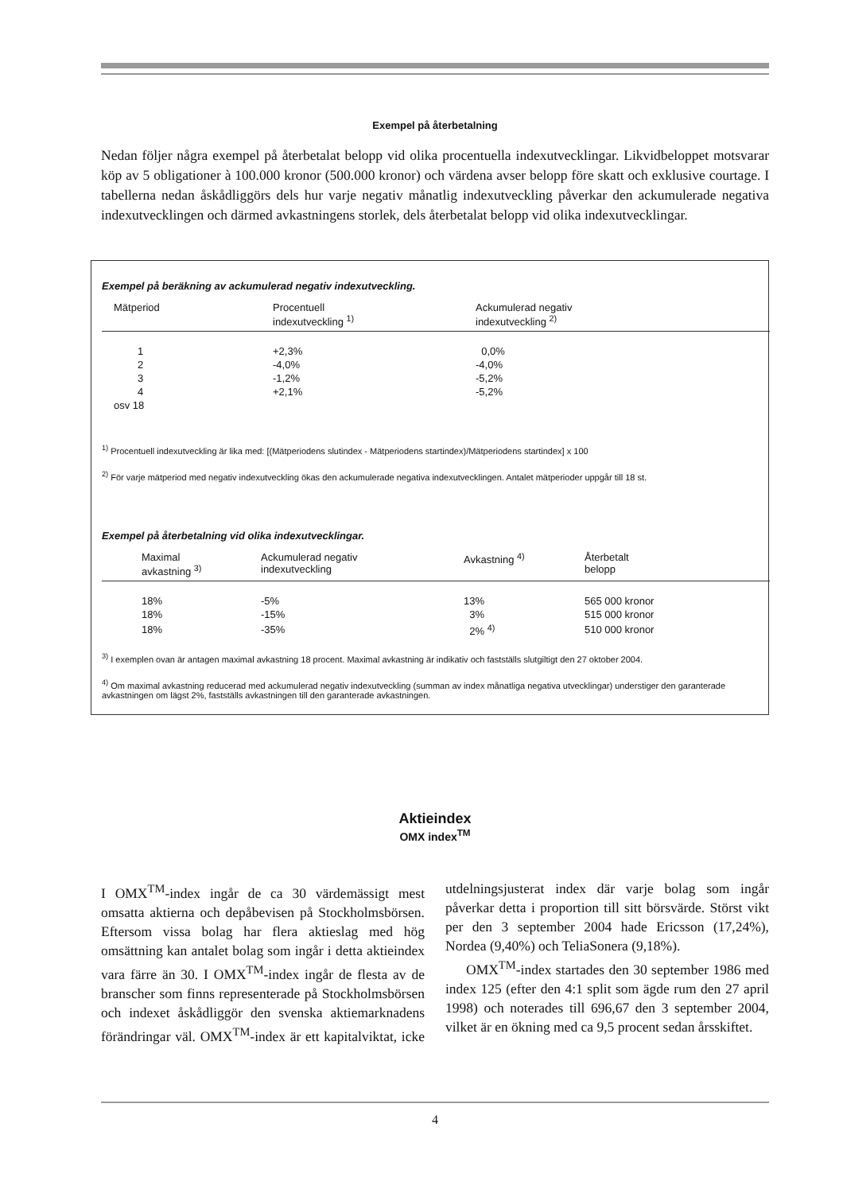Exempel på återbetalning
Nedan följer några exempel på återbetalat belopp vid olika procentuella indexutvecklingar. Likvidbeloppet motsvarar köp av 5 obligationer à 100.000 kronor (500.000 kronor) och värdena avser belopp före skatt och exklusive courtage. I tabellerna nedan åskådliggörs dels hur varje negativ månatlig indexutveckling påverkar den ackumulerade negativa indexutvecklingen och därmed avkastningens storlek, dels återbetalat belopp vid olika indexutvecklingar.
Exempel på beräkning av ackumulerad negativ indexutveckling.
| Mätperiod | Procentuell indexutveckling <sup>1)</sup> | Ackumulerad negativ indexutveckling <sup>2)</sup> |
| --- | --- | --- |
| 1 | +2,3% | 0,0% |
| 2 | -4,0% | -4,0% |
| 3 | -1,2% | -5,2% |
| 4 | +2,1% | -5,2% |
| osv 18 | | |
<sup>1)</sup> Procentuell indexutveckling är lika med: [(Mätperiodens slutindex - Mätperiodens startindex)/Mätperiodens startindex] x 100
<sup>2)</sup> För varje mätperiod med negativ indexutveckling ökas den ackumulerade negativa indexutvecklingen. Antalet mätperioder uppgår till 18 st.
Exempel på återbetalning vid olika indexutvecklingar.
| Maximal avkastning <sup>3)</sup> | Ackumulerad negativ indexutveckling | Avkastning <sup>4)</sup> | Återbetalt belopp |
| --- | --- | --- | --- |
| 18% | -5% | 13% | 565 000 kronor |
| 18% | -15% | 3% | 515 000 kronor |
| 18% | -35% | 2% <sup>4)</sup> | 510 000 kronor |
<sup>3)</sup> I exemplen ovan är antagen maximal avkastning 18 procent. Maximal avkastning är indikativ och fastställs slutgiltigt den 27 oktober 2004.
<sup>4)</sup> Om maximal avkastning reducerad med ackumulerad negativ indexutveckling (summan av index månatliga negativa utvecklingar) understiger den garanterade avkastningen om lägst 2%, fastställs avkastningen till den garanterade avkastningen.
Aktieindex
OMX index<sup>TM</sup>
I OMX<sup>TM</sup>-index ingår de ca 30 värdemässigt mest omsatta aktierna och depåbevisen på Stockholmsbörsen. Eftersom vissa bolag har flera aktieslag med hög omsättning kan antalet bolag som ingår i detta aktieindex vara färre än 30. I OMX<sup>TM</sup>-index ingår de flesta av de branscher som finns representerade på Stockholmsbörsen och indexet åskådliggör den svenska aktiemarknadens förändringar väl. OMX<sup>TM</sup>-index är ett kapitalviktat, icke utdelningsjusterat index där varje bolag som ingår påverkar detta i proportion till sitt börsvärde. Störst vikt per den 3 september 2004 hade Ericsson (17,24%), Nordea (9,40%) och TeliaSonera (9,18%).
OMX<sup>TM</sup>-index startades den 30 september 1986 med index 125 (efter den 4:1 split som ägde rum den 27 april 1998) och noterades till 696,67 den 3 september 2004, vilket är en ökning med ca 9,5 procent sedan årsskiftet.
4